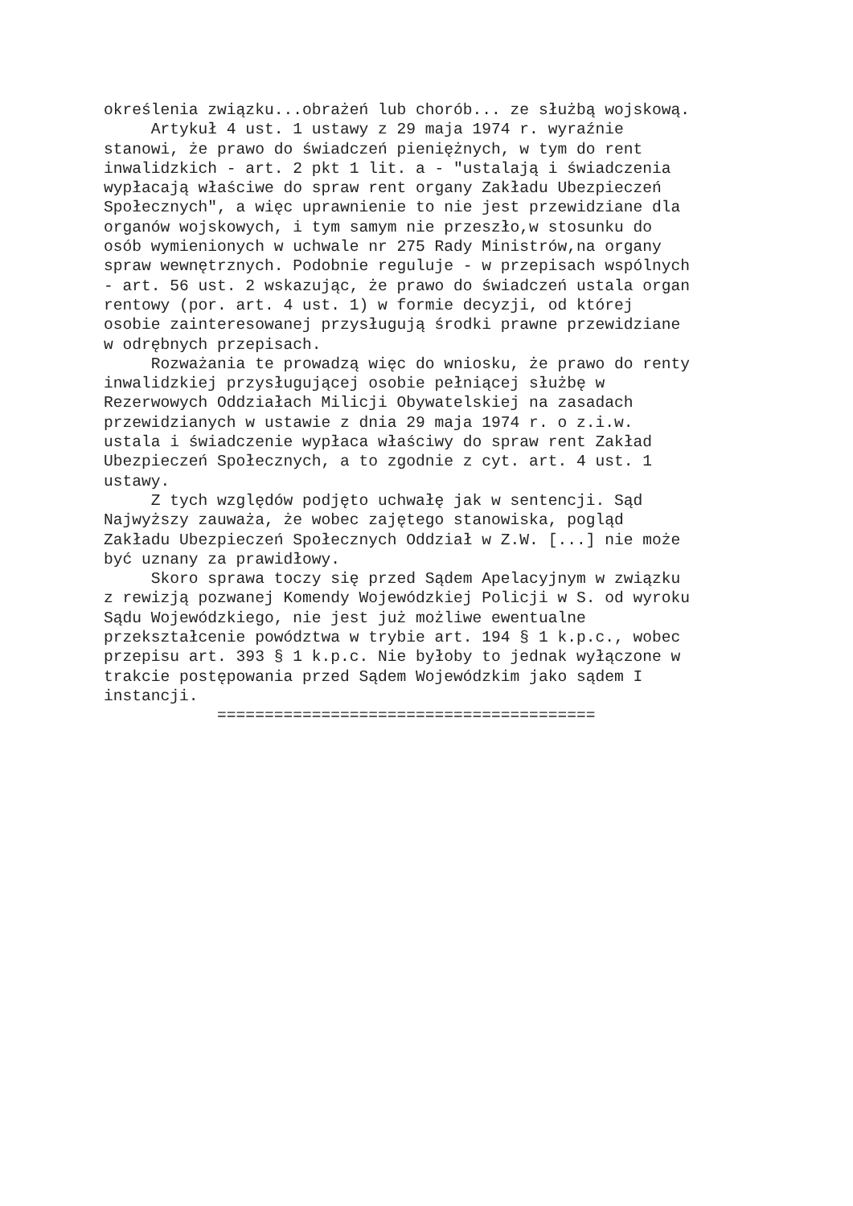określenia związku...obrażeń lub chorób... ze służbą wojskową. Artykuł 4 ust. 1 ustawy z 29 maja 1974 r. wyraźnie stanowi, że prawo do świadczeń pieniężnych, w tym do rent inwalidzkich - art. 2 pkt 1 lit. a - "ustalają i świadczenia wypłacają właściwe do spraw rent organy Zakładu Ubezpieczeń Społecznych", a więc uprawnienie to nie jest przewidziane dla organów wojskowych, i tym samym nie przeszło,w stosunku do osób wymienionych w uchwale nr 275 Rady Ministrów,na organy spraw wewnętrznych. Podobnie reguluje - w przepisach wspólnych - art. 56 ust. 2 wskazując, że prawo do świadczeń ustala organ rentowy (por. art. 4 ust. 1) w formie decyzji, od której osobie zainteresowanej przysługują środki prawne przewidziane w odrębnych przepisach. Rozważania te prowadzą więc do wniosku, że prawo do renty inwalidzkiej przysługującej osobie pełniącej służbę w Rezerwowych Oddziałach Milicji Obywatelskiej na zasadach przewidzianych w ustawie z dnia 29 maja 1974 r. o z.i.w. ustala i świadczenie wypłaca właściwy do spraw rent Zakład Ubezpieczeń Społecznych, a to zgodnie z cyt. art. 4 ust. 1 ustawy. Z tych względów podjęto uchwałę jak w sentencji. Sąd Najwyższy zauważa, że wobec zajętego stanowiska, pogląd Zakładu Ubezpieczeń Społecznych Oddział w Z.W. [...] nie może być uznany za prawidłowy. Skoro sprawa toczy się przed Sądem Apelacyjnym w związku z rewizją pozwanej Komendy Wojewódzkiej Policji w S. od wyroku Sądu Wojewódzkiego, nie jest już możliwe ewentualne przekształcenie powództwa w trybie art. 194 § 1 k.p.c., wobec przepisu art. 393 § 1 k.p.c. Nie byłoby to jednak wyłączone w trakcie postępowania przed Sądem Wojewódzkim jako sądem I instancji. ========================================